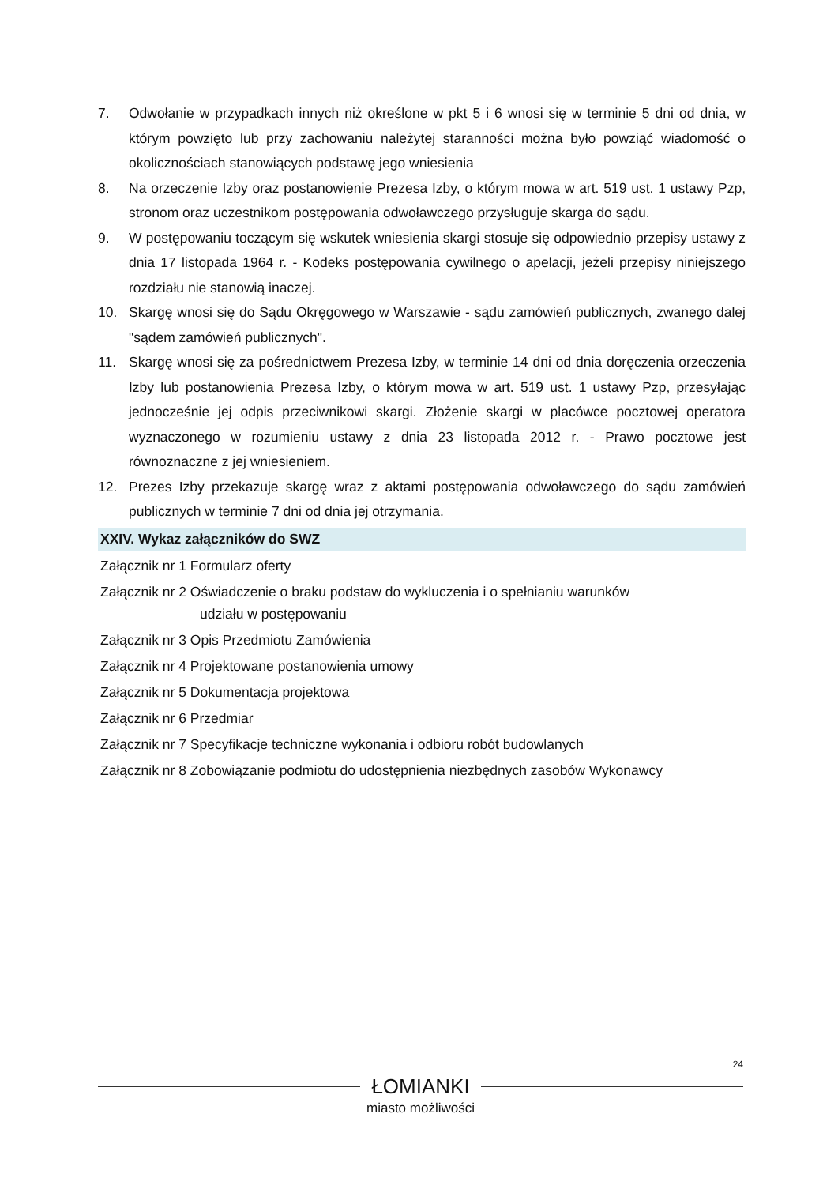7. Odwołanie w przypadkach innych niż określone w pkt 5 i 6 wnosi się w terminie 5 dni od dnia, w którym powzięto lub przy zachowaniu należytej staranności można było powziąć wiadomość o okolicznościach stanowiących podstawę jego wniesienia
8. Na orzeczenie Izby oraz postanowienie Prezesa Izby, o którym mowa w art. 519 ust. 1 ustawy Pzp, stronom oraz uczestnikom postępowania odwoławczego przysługuje skarga do sądu.
9. W postępowaniu toczącym się wskutek wniesienia skargi stosuje się odpowiednio przepisy ustawy z dnia 17 listopada 1964 r. - Kodeks postępowania cywilnego o apelacji, jeżeli przepisy niniejszego rozdziału nie stanowią inaczej.
10. Skargę wnosi się do Sądu Okręgowego w Warszawie - sądu zamówień publicznych, zwanego dalej "sądem zamówień publicznych".
11. Skargę wnosi się za pośrednictwem Prezesa Izby, w terminie 14 dni od dnia doręczenia orzeczenia Izby lub postanowienia Prezesa Izby, o którym mowa w art. 519 ust. 1 ustawy Pzp, przesyłając jednocześnie jej odpis przeciwnikowi skargi. Złożenie skargi w placówce pocztowej operatora wyznaczonego w rozumieniu ustawy z dnia 23 listopada 2012 r. - Prawo pocztowe jest równoznaczne z jej wniesieniem.
12. Prezes Izby przekazuje skargę wraz z aktami postępowania odwoławczego do sądu zamówień publicznych w terminie 7 dni od dnia jej otrzymania.
XXIV. Wykaz załączników do SWZ
Załącznik nr 1 Formularz oferty
Załącznik nr 2 Oświadczenie o braku podstaw do wykluczenia i o spełnianiu warunków
udziału w postępowaniu
Załącznik nr 3 Opis Przedmiotu Zamówienia
Załącznik nr 4 Projektowane postanowienia umowy
Załącznik nr 5 Dokumentacja projektowa
Załącznik nr 6 Przedmiar
Załącznik nr 7 Specyfikacje techniczne wykonania i odbioru robót budowlanych
Załącznik nr 8 Zobowiązanie podmiotu do udostępnienia niezbędnych zasobów Wykonawcy
24
ŁOMIANKI
miasto możliwości